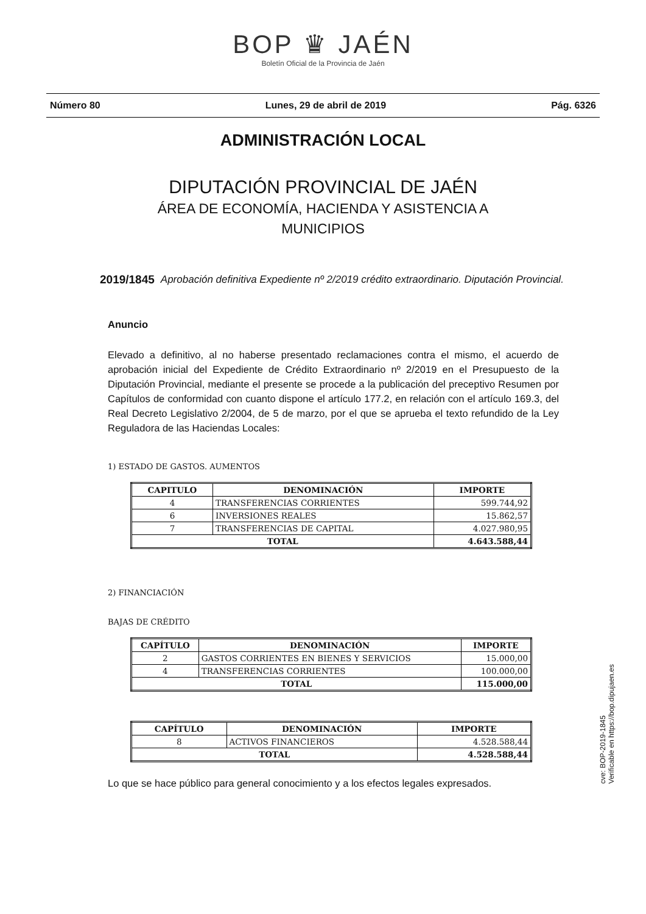BOP ♛ JAÉN
Boletín Oficial de la Provincia de Jaén
Número 80 Lunes, 29 de abril de 2019 Pág. 6326
ADMINISTRACIÓN LOCAL
DIPUTACIÓN PROVINCIAL DE JAÉN
ÁREA DE ECONOMÍA, HACIENDA Y ASISTENCIA A
MUNICIPIOS
2019/1845 Aprobación definitiva Expediente nº 2/2019 crédito extraordinario. Diputación Provincial.
Anuncio
Elevado a definitivo, al no haberse presentado reclamaciones contra el mismo, el acuerdo de aprobación inicial del Expediente de Crédito Extraordinario nº 2/2019 en el Presupuesto de la Diputación Provincial, mediante el presente se procede a la publicación del preceptivo Resumen por Capítulos de conformidad con cuanto dispone el artículo 177.2, en relación con el artículo 169.3, del Real Decreto Legislativo 2/2004, de 5 de marzo, por el que se aprueba el texto refundido de la Ley Reguladora de las Haciendas Locales:
1) ESTADO DE GASTOS. AUMENTOS
| CAPITULO | DENOMINACIÓN | IMPORTE |
| --- | --- | --- |
| 4 | TRANSFERENCIAS CORRIENTES | 599.744,92 |
| 6 | INVERSIONES REALES | 15.862,57 |
| 7 | TRANSFERENCIAS DE CAPITAL | 4.027.980,95 |
| TOTAL | | 4.643.588,44 |
2) FINANCIACIÓN
BAJAS DE CRÉDITO
| CAPÍTULO | DENOMINACIÓN | IMPORTE |
| --- | --- | --- |
| 2 | GASTOS CORRIENTES EN BIENES Y SERVICIOS | 15.000,00 |
| 4 | TRANSFERENCIAS CORRIENTES | 100.000,00 |
| TOTAL | | 115.000,00 |
| CAPÍTULO | DENOMINACIÓN | IMPORTE |
| --- | --- | --- |
| 8 | ACTIVOS FINANCIEROS | 4.528.588,44 |
| TOTAL | | 4.528.588,44 |
Lo que se hace público para general conocimiento y a los efectos legales expresados.
cve: BOP-2019-1845
Verificable en https://bop.dipujaen.es